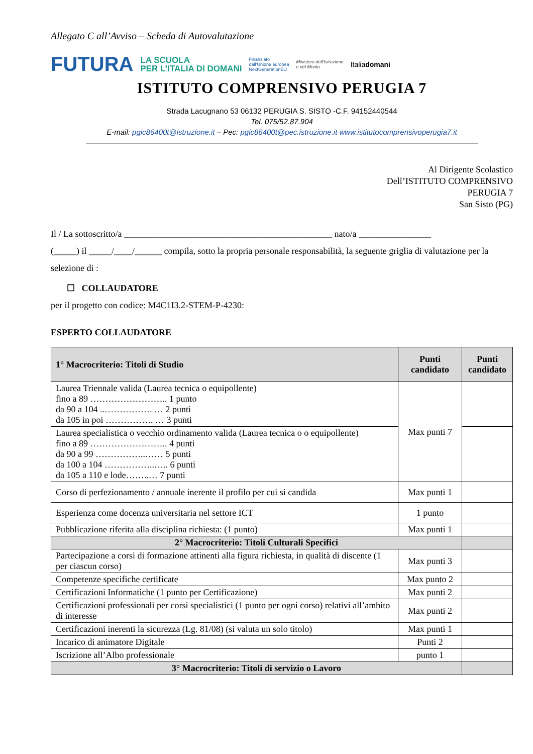Allegato C all’Avviso – Scheda di Autovalutazione
FUTURA LA SCUOLA
PER L’ITALIA DI DOMANI Finanziato
dall’Unione europea
NextGenerationEU Ministero dell’Istruzione
e del Merito Italiadomani
ISTITUTO COMPRENSIVO PERUGIA 7
Strada Lacugnano 53 06132 PERUGIA S. SISTO -C.F. 94152440544
Tel. 075/52.87.904
E-mail: pgic86400t@istruzione.it – Pec: pgic86400t@pec.istruzione.it www.istitutocomprensivoperugia7.it
Al Dirigente Scolastico
Dell’ISTITUTO COMPRENSIVO
PERUGIA 7
San Sisto (PG)
Il / La sottoscritto/a ______________________________________________ nato/a ________________
(_____) il _____/____/______ compila, sotto la propria personale responsabilità, la seguente griglia di valutazione per la selezione di :
☐ COLLAUDATORE
per il progetto con codice: M4C1I3.2-STEM-P-4230:
ESPERTO COLLAUDATORE
| 1° Macrocriterio: Titoli di Studio | Punti candidato | Punti candidato |
| --- | --- | --- |
| Laurea Triennale valida (Laurea tecnica o equipollente) fino a 89 …………………….. 1 punto da 90 a 104 ..……………. … 2 punti da 105 in poi ……………. … 3 punti | Max punti 7 | |
| Laurea specialistica o vecchio ordinamento valida (Laurea tecnica o o equipollente) fino a 89 …………………….. 4 punti da 90 a 99 ……………..…… 5 punti da 100 a 104 ……………..….. 6 punti da 105 a 110 e lode……..… 7 punti | | |
| Corso di perfezionamento / annuale inerente il profilo per cui si candida | Max punti 1 | |
| Esperienza come docenza universitaria nel settore ICT | 1 punto | |
| Pubblicazione riferita alla disciplina richiesta: (1 punto) | Max punti 1 | |
| 2° Macrocriterio: Titoli Culturali Specifici | | |
| Partecipazione a corsi di formazione attinenti alla figura richiesta, in qualità di discente (1 per ciascun corso) | Max punti 3 | |
| Competenze specifiche certificate | Max punto 2 | |
| Certificazioni Informatiche (1 punto per Certificazione) | Max punti 2 | |
| Certificazioni professionali per corsi specialistici (1 punto per ogni corso) relativi all’ambito di interesse | Max punti 2 | |
| Certificazioni inerenti la sicurezza (Lg. 81/08) (si valuta un solo titolo) | Max punti 1 | |
| Incarico di animatore Digitale | Punti 2 | |
| Iscrizione all’Albo professionale | punto 1 | |
| 3° Macrocriterio: Titoli di servizio o Lavoro | | |